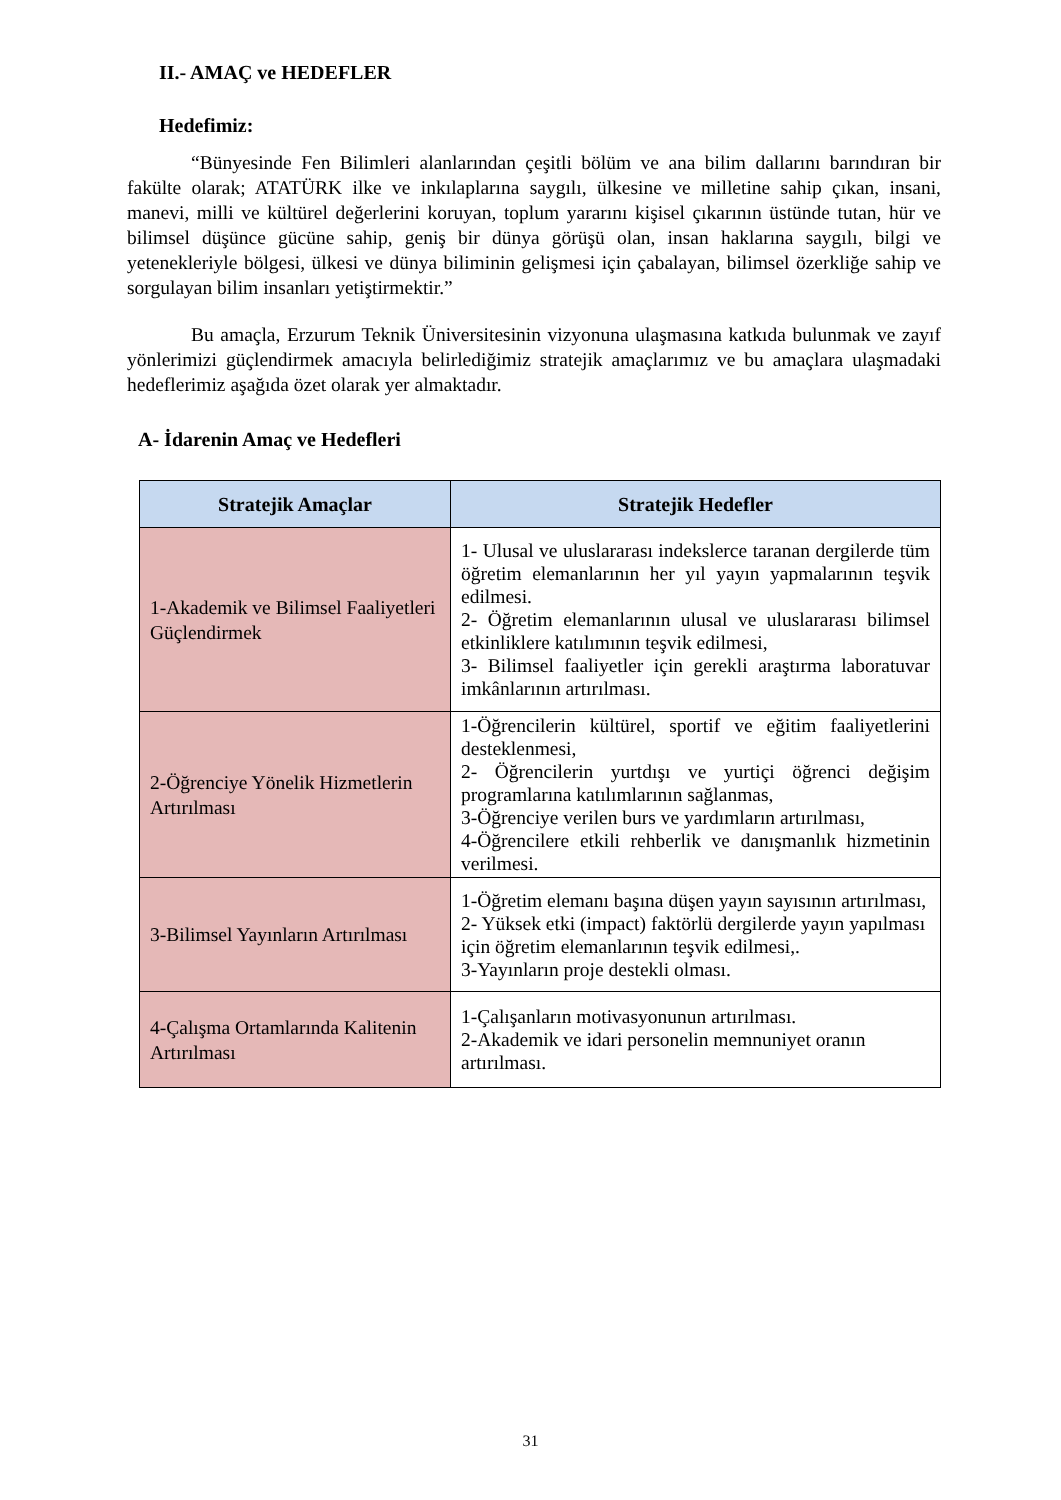II.- AMAÇ ve HEDEFLER
Hedefimiz:
“Bünyesinde Fen Bilimleri alanlarından çeşitli bölüm ve ana bilim dallarını barındıran bir fakülte olarak; ATATÜRK ilke ve inkılaplarına saygılı, ülkesine ve milletine sahip çıkan, insani, manevi, milli ve kültürel değerlerini koruyan, toplum yararını kişisel çıkarının üstünde tutan, hür ve bilimsel düşünce gücüne sahip, geniş bir dünya görüşü olan, insan haklarına saygılı, bilgi ve yetenekleriyle bölgesi, ülkesi ve dünya biliminin gelişmesi için çabalayan, bilimsel özerkliğe sahip ve sorgulayan bilim insanları yetiştirmektir.”
Bu amaçla, Erzurum Teknik Üniversitesinin vizyonuna ulaşmasına katkıda bulunmak ve zayıf yönlerimizi güçlendirmek amacıyla belirlediğimiz stratejik amaçlarımız ve bu amaçlara ulaşmadaki hedeflerimiz aşağıda özet olarak yer almaktadır.
A- İdarenin Amaç ve Hedefleri
| Stratejik Amaçlar | Stratejik Hedefler |
| --- | --- |
| 1-Akademik ve Bilimsel Faaliyetleri Güçlendirmek | 1- Ulusal ve uluslararası indekslerce taranan dergilerde tüm öğretim elemanlarının her yıl yayın yapmalarının teşvik edilmesi. 2- Öğretim elemanlarının ulusal ve uluslararası bilimsel etkinliklere katılımının teşvik edilmesi, 3- Bilimsel faaliyetler için gerekli araştırma laboratuvar imkânlarının artırılması. |
| 2-Öğrenciye Yönelik Hizmetlerin Artırılması | 1-Öğrencilerin kültürel, sportif ve eğitim faaliyetlerini desteklenmesi, 2- Öğrencilerin yurtdışı ve yurtiçi öğrenci değişim programlarına katılımlarının sağlanmas, 3-Öğrenciye verilen burs ve yardımların artırılması, 4-Öğrencilere etkili rehberlik ve danışmanlık hizmetinin verilmesi. |
| 3-Bilimsel Yayınların Artırılması | 1-Öğretim elemanı başına düşen yayın sayısının artırılması, 2- Yüksek etki (impact) faktörlü dergilerde yayın yapılması için öğretim elemanlarının teşvik edilmesi,. 3-Yayınların proje destekli olması. |
| 4-Çalışma Ortamlarında Kalitenin Artırılması | 1-Çalışanların motivasyonunun artırılması. 2-Akademik ve idari personelin memnuniyet oranın artırılması. |
31